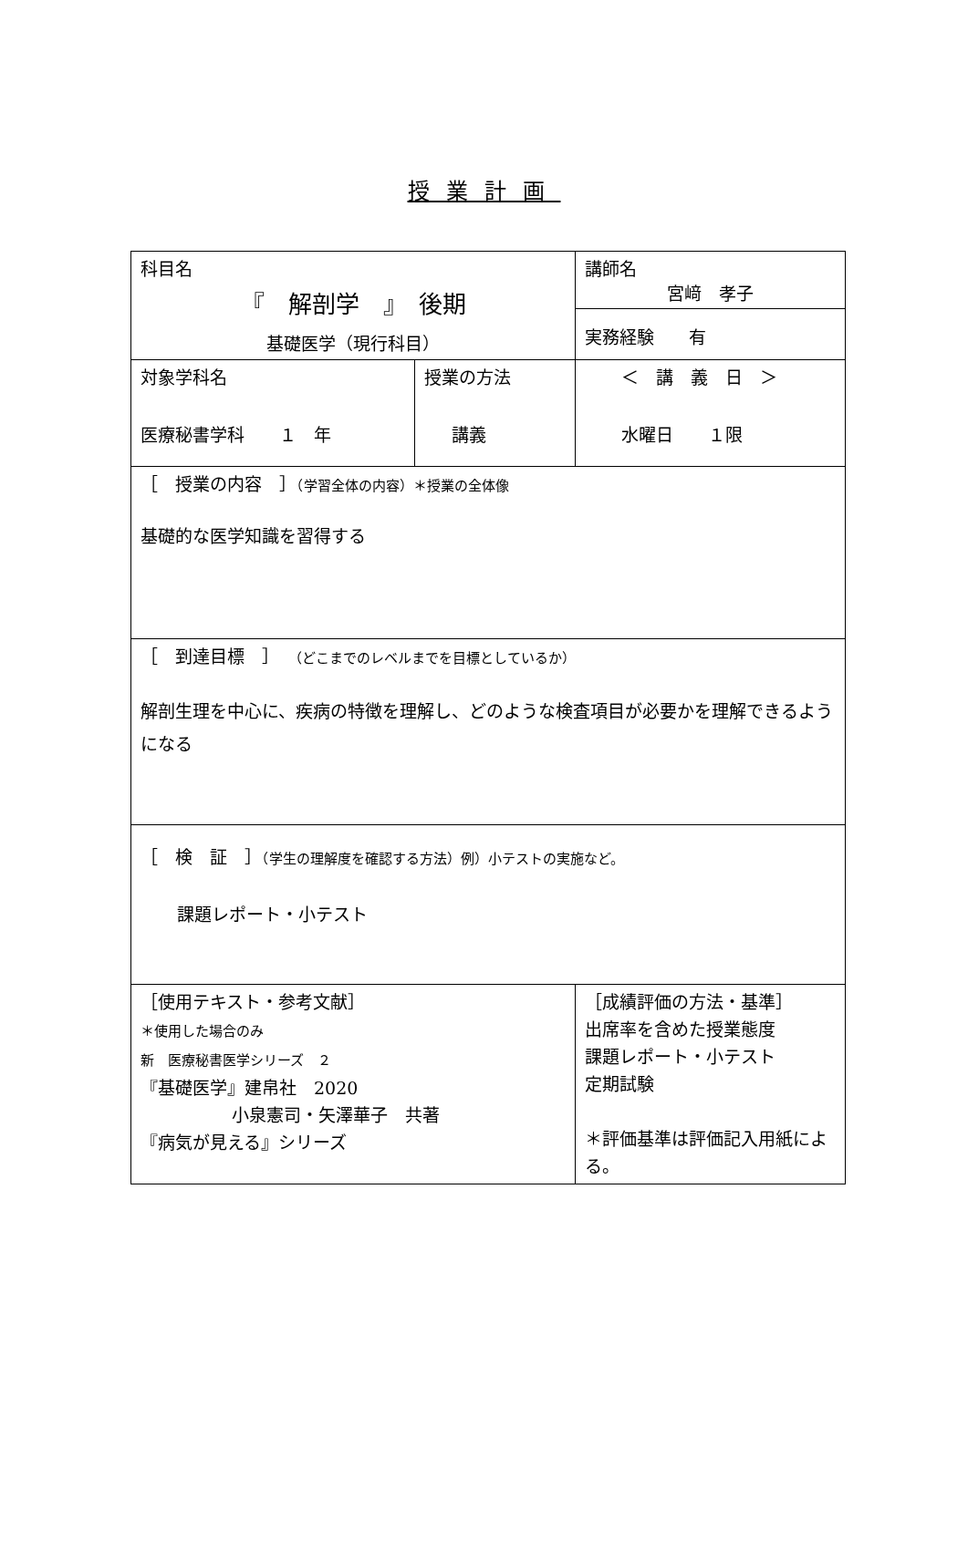授業計画
| 科目名 『 解剖学 』 後期 基礎医学（現行科目） | | 講師名 宮﨑 孝子 |
| | | 実務経験 有 |
| 対象学科名 医療秘書学科 １ 年 | 授業の方法 講義 | ＜ 講 義 日 ＞ 水曜日 １限 |
| ［ 授業の内容 ］ （学習全体の内容）＊授業の全体像 基礎的な医学知識を習得する | | |
| ［ 到達目標 ］ （どこまでのレベルまでを目標としているか） 解剖生理を中心に、疾病の特徴を理解し、どのような検査項目が必要かを理解できるようになる | | |
| ［ 検 証 ］ （学生の理解度を確認する方法）例）小テストの実施など。 課題レポート・小テスト | | |
| ［使用テキスト・参考文献］ ＊使用した場合のみ 新 医療秘書医学シリーズ ２ 『基礎医学』建帛社 2020 小泉憲司・矢澤華子 共著 『病気が見える』シリーズ | | ［成績評価の方法・基準］ 出席率を含めた授業態度 課題レポート・小テスト 定期試験 ＊評価基準は評価記入用紙による。 |